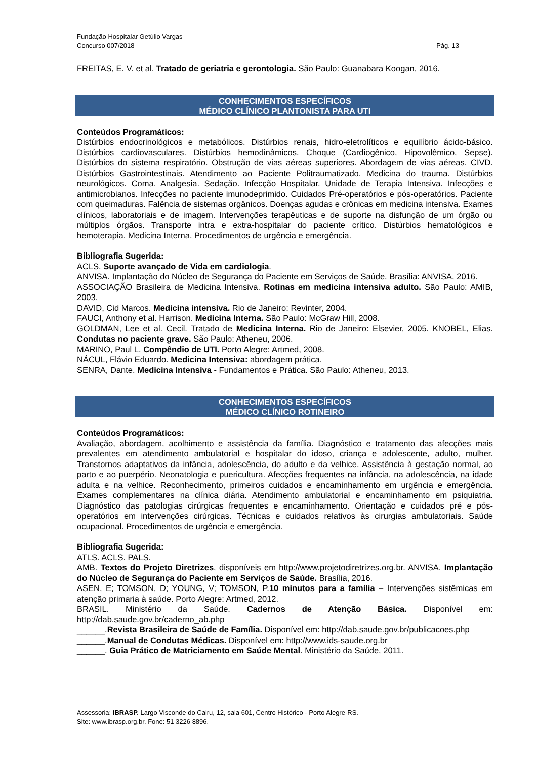Fundação Hospitalar Getúlio Vargas
Concurso 007/2018 Pág. 13
FREITAS, E. V. et al. Tratado de geriatria e gerontologia. São Paulo: Guanabara Koogan, 2016.
CONHECIMENTOS ESPECÍFICOS
MÉDICO CLÍNICO PLANTONISTA PARA UTI
Conteúdos Programáticos:
Distúrbios endocrinológicos e metabólicos. Distúrbios renais, hidro-eletrolíticos e equilíbrio ácido-básico. Distúrbios cardiovasculares. Distúrbios hemodinâmicos. Choque (Cardiogênico, Hipovolêmico, Sepse). Distúrbios do sistema respiratório. Obstrução de vias aéreas superiores. Abordagem de vias aéreas. CIVD. Distúrbios Gastrointestinais. Atendimento ao Paciente Politraumatizado. Medicina do trauma. Distúrbios neurológicos. Coma. Analgesia. Sedação. Infecção Hospitalar. Unidade de Terapia Intensiva. Infecções e antimicrobianos. Infecções no paciente imunodeprimido. Cuidados Pré-operatórios e pós-operatórios. Paciente com queimaduras. Falência de sistemas orgânicos. Doenças agudas e crônicas em medicina intensiva. Exames clínicos, laboratoriais e de imagem. Intervenções terapêuticas e de suporte na disfunção de um órgão ou múltiplos órgãos. Transporte intra e extra-hospitalar do paciente crítico. Distúrbios hematológicos e hemoterapia. Medicina Interna. Procedimentos de urgência e emergência.
Bibliografia Sugerida:
ACLS. Suporte avançado de Vida em cardiologia.
ANVISA. Implantação do Núcleo de Segurança do Paciente em Serviços de Saúde. Brasília: ANVISA, 2016.
ASSOCIAÇÃO Brasileira de Medicina Intensiva. Rotinas em medicina intensiva adulto. São Paulo: AMIB, 2003.
DAVID, Cid Marcos. Medicina intensiva. Rio de Janeiro: Revinter, 2004.
FAUCI, Anthony et al. Harrison. Medicina Interna. São Paulo: McGraw Hill, 2008.
GOLDMAN, Lee et al. Cecil. Tratado de Medicina Interna. Rio de Janeiro: Elsevier, 2005. KNOBEL, Elias. Condutas no paciente grave. São Paulo: Atheneu, 2006.
MARINO, Paul L. Compêndio de UTI. Porto Alegre: Artmed, 2008.
NÁCUL, Flávio Eduardo. Medicina Intensiva: abordagem prática.
SENRA, Dante. Medicina Intensiva - Fundamentos e Prática. São Paulo: Atheneu, 2013.
CONHECIMENTOS ESPECÍFICOS
MÉDICO CLÍNICO ROTINEIRO
Conteúdos Programáticos:
Avaliação, abordagem, acolhimento e assistência da família. Diagnóstico e tratamento das afecções mais prevalentes em atendimento ambulatorial e hospitalar do idoso, criança e adolescente, adulto, mulher. Transtornos adaptativos da infância, adolescência, do adulto e da velhice. Assistência à gestação normal, ao parto e ao puerpério. Neonatologia e puericultura. Afecções frequentes na infância, na adolescência, na idade adulta e na velhice. Reconhecimento, primeiros cuidados e encaminhamento em urgência e emergência. Exames complementares na clínica diária. Atendimento ambulatorial e encaminhamento em psiquiatria. Diagnóstico das patologias cirúrgicas frequentes e encaminhamento. Orientação e cuidados pré e pós-operatórios em intervenções cirúrgicas. Técnicas e cuidados relativos às cirurgias ambulatoriais. Saúde ocupacional. Procedimentos de urgência e emergência.
Bibliografia Sugerida:
ATLS. ACLS. PALS.
AMB. Textos do Projeto Diretrizes, disponíveis em http://www.projetodiretrizes.org.br. ANVISA. Implantação do Núcleo de Segurança do Paciente em Serviços de Saúde. Brasília, 2016.
ASEN, E; TOMSON, D; YOUNG, V; TOMSON, P.10 minutos para a família – Intervenções sistêmicas em atenção primaria à saúde. Porto Alegre: Artmed, 2012.
BRASIL. Ministério da Saúde. Cadernos de Atenção Básica. Disponível em: http://dab.saude.gov.br/caderno_ab.php
______.Revista Brasileira de Saúde de Família. Disponível em: http://dab.saude.gov.br/publicacoes.php
______.Manual de Condutas Médicas. Disponível em: http://www.ids-saude.org.br
______. Guia Prático de Matriciamento em Saúde Mental. Ministério da Saúde, 2011.
Assessoria: IBRASP. Largo Visconde do Cairu, 12, sala 601, Centro Histórico - Porto Alegre-RS.
Site: www.ibrasp.org.br. Fone: 51 3226 8896.